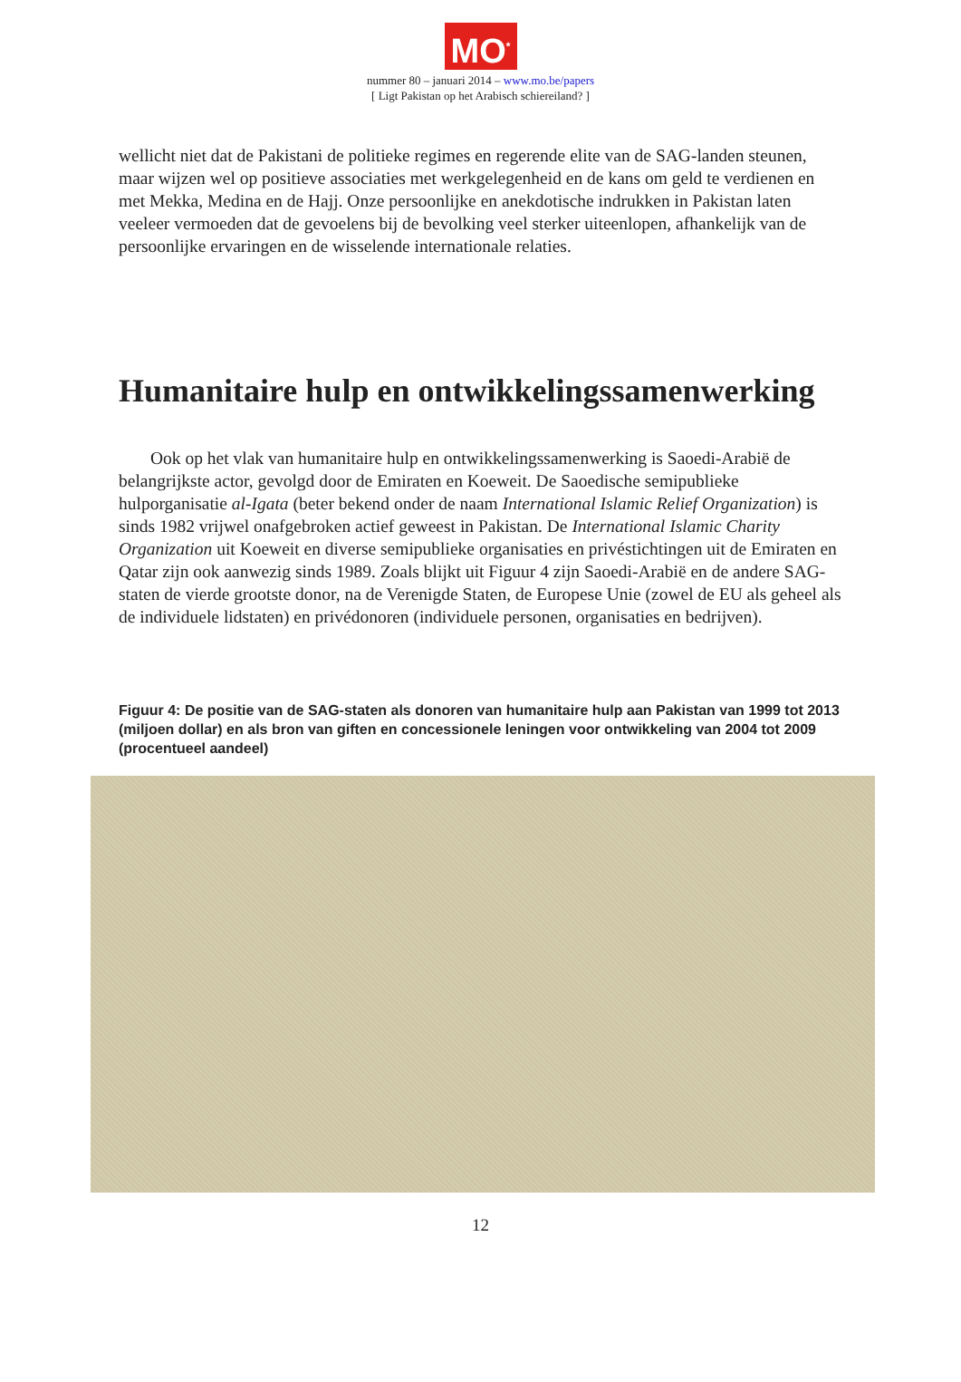MO<sup>*</sup>
nummer 80 – januari 2014 – www.mo.be/papers
[ Ligt Pakistan op het Arabisch schiereiland? ]
wellicht niet dat de Pakistani de politieke regimes en regerende elite van de SAG-landen steunen, maar wijzen wel op positieve associaties met werkgelegenheid en de kans om geld te verdienen en met Mekka, Medina en de Hajj. Onze persoonlijke en anekdotische indrukken in Pakistan laten veeleer vermoeden dat de gevoelens bij de bevolking veel sterker uiteenlopen, afhankelijk van de persoonlijke ervaringen en de wisselende internationale relaties.
Humanitaire hulp en ontwikkelingssamenwerking
Ook op het vlak van humanitaire hulp en ontwikkelingssamenwerking is Saoedi-Arabië de belangrijkste actor, gevolgd door de Emiraten en Koeweit. De Saoedische semipublieke hulporganisatie al-Igata (beter bekend onder de naam International Islamic Relief Organization) is sinds 1982 vrijwel onafgebroken actief geweest in Pakistan. De International Islamic Charity Organization uit Koeweit en diverse semipublieke organisaties en privéstichtingen uit de Emiraten en Qatar zijn ook aanwezig sinds 1989. Zoals blijkt uit Figuur 4 zijn Saoedi-Arabië en de andere SAG-staten de vierde grootste donor, na de Verenigde Staten, de Europese Unie (zowel de EU als geheel als de individuele lidstaten) en privédonoren (individuele personen, organisaties en bedrijven).
Figuur 4: De positie van de SAG-staten als donoren van humanitaire hulp aan Pakistan van 1999 tot 2013 (miljoen dollar) en als bron van giften en concessionele leningen voor ontwikkeling van 2004 tot 2009 (procentueel aandeel)
12